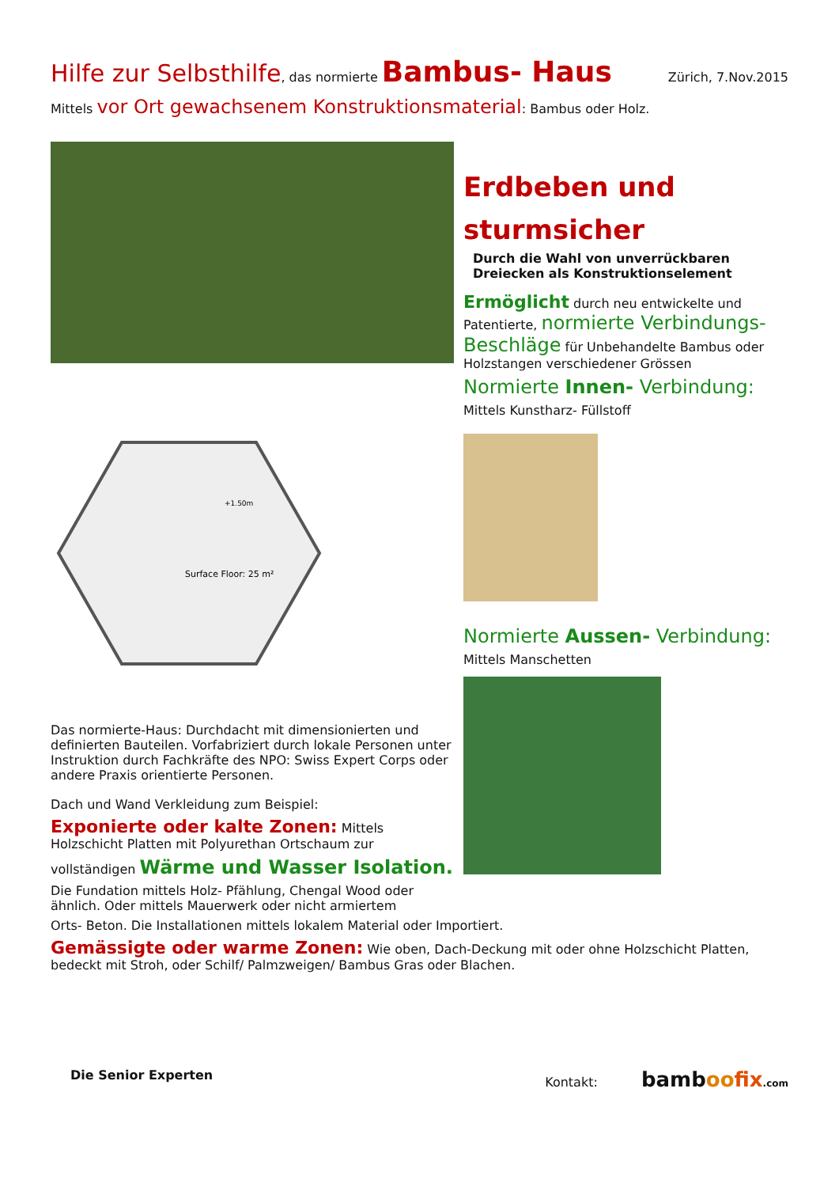Hilfe zur Selbsthilfe, das normierte Bambus- Haus
Zürich, 7.Nov.2015
Mittels vor Ort gewachsenem Konstruktionsmaterial: Bambus oder Holz.
Surface Floor: 25 m²
+1.50m
Das normierte-Haus: Durchdacht mit dimensionierten und definierten Bauteilen. Vorfabriziert durch lokale Personen unter Instruktion durch Fachkräfte des NPO: Swiss Expert Corps oder andere Praxis orientierte Personen.
Dach und Wand Verkleidung zum Beispiel:
Exponierte oder kalte Zonen: Mittels Holzschicht Platten mit Polyurethan Ortschaum zur
vollständigen Wärme und Wasser Isolation.
Die Fundation mittels Holz- Pfählung, Chengal Wood oder ähnlich. Oder mittels Mauerwerk oder nicht armiertem
Erdbeben und sturmsicher
Durch die Wahl von unverrückbaren Dreiecken als Konstruktionselement
Ermöglicht durch neu entwickelte und Patentierte, normierte Verbindungs- Beschläge für Unbehandelte Bambus oder Holzstangen verschiedener Grössen
Normierte Innen- Verbindung:
Mittels Kunstharz- Füllstoff
Normierte Aussen- Verbindung:
Mittels Manschetten
Orts- Beton. Die Installationen mittels lokalem Material oder Importiert.
Gemässigte oder warme Zonen: Wie oben, Dach-Deckung mit oder ohne Holzschicht Platten, bedeckt mit Stroh, oder Schilf/ Palmzweigen/ Bambus Gras oder Blachen.
Die Senior Experten Kontakt: bamboo fix.com